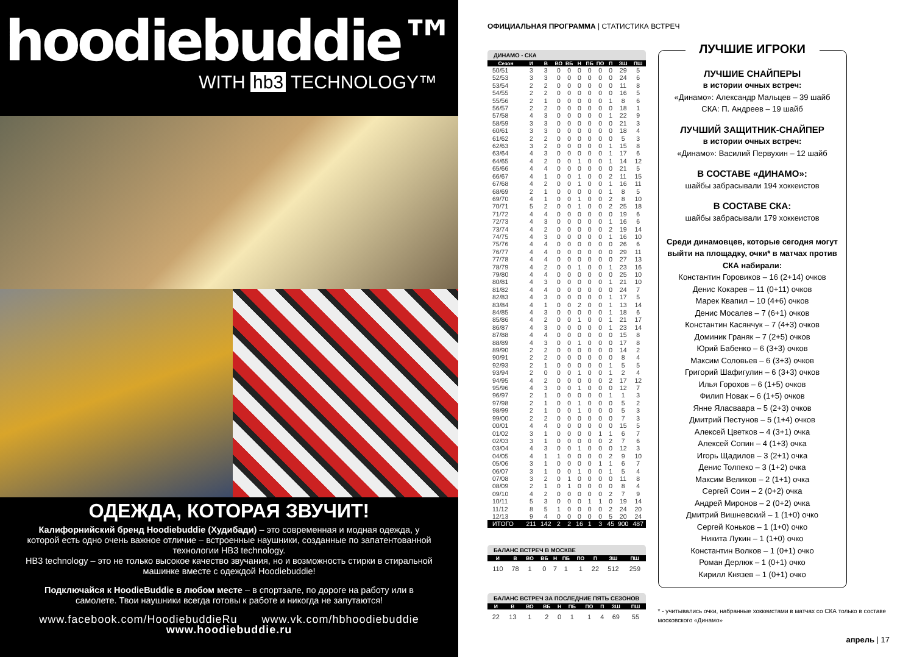hoodiebuddie™
WITH hb3 TECHNOLOGY™
ОДЕЖДА, КОТОРАЯ ЗВУЧИТ!
Калифорнийский бренд Hoodiebuddie (Худибади) – это современная и модная одежда, у которой есть одно очень важное отличие – встроенные наушники, созданные по запатентованной технологии HB3 technology.
HB3 technology – это не только высокое качество звучания, но и возможность стирки в стиральной машинке вместе с одеждой Hoodiebuddie!
Подключайся к HoodieBuddie в любом месте – в спортзале, по дороге на работу или в самолете. Твои наушники всегда готовы к работе и никогда не запутаются!
www.facebook.com/HoodiebuddieRu www.vk.com/hbhoodiebuddie
www.hoodiebuddie.ru
ОФИЦИАЛЬНАЯ ПРОГРАММА | СТАТИСТИКА ВСТРЕЧ
ДИНАМО - СКА
| Сезон | И | В | ВО | ВБ | Н | ПБ | ПО | П | ЗШ | ПШ |
| --- | --- | --- | --- | --- | --- | --- | --- | --- | --- | --- |
| 50/51 | 3 | 3 | 0 | 0 | 0 | 0 | 0 | 0 | 29 | 5 |
| 52/53 | 3 | 3 | 0 | 0 | 0 | 0 | 0 | 0 | 24 | 6 |
| 53/54 | 2 | 2 | 0 | 0 | 0 | 0 | 0 | 0 | 11 | 8 |
| 54/55 | 2 | 2 | 0 | 0 | 0 | 0 | 0 | 0 | 16 | 5 |
| 55/56 | 2 | 1 | 0 | 0 | 0 | 0 | 0 | 1 | 8 | 6 |
| 56/57 | 2 | 2 | 0 | 0 | 0 | 0 | 0 | 0 | 18 | 1 |
| 57/58 | 4 | 3 | 0 | 0 | 0 | 0 | 0 | 1 | 22 | 9 |
| 58/59 | 3 | 3 | 0 | 0 | 0 | 0 | 0 | 0 | 21 | 3 |
| 60/61 | 3 | 3 | 0 | 0 | 0 | 0 | 0 | 0 | 18 | 4 |
| 61/62 | 2 | 2 | 0 | 0 | 0 | 0 | 0 | 0 | 5 | 3 |
| 62/63 | 3 | 2 | 0 | 0 | 0 | 0 | 0 | 1 | 15 | 8 |
| 63/64 | 4 | 3 | 0 | 0 | 0 | 0 | 0 | 1 | 17 | 6 |
| 64/65 | 4 | 2 | 0 | 0 | 1 | 0 | 0 | 1 | 14 | 12 |
| 65/66 | 4 | 4 | 0 | 0 | 0 | 0 | 0 | 0 | 21 | 5 |
| 66/67 | 4 | 1 | 0 | 0 | 1 | 0 | 0 | 2 | 11 | 15 |
| 67/68 | 4 | 2 | 0 | 0 | 1 | 0 | 0 | 1 | 16 | 11 |
| 68/69 | 2 | 1 | 0 | 0 | 0 | 0 | 0 | 1 | 8 | 5 |
| 69/70 | 4 | 1 | 0 | 0 | 1 | 0 | 0 | 2 | 8 | 10 |
| 70/71 | 5 | 2 | 0 | 0 | 1 | 0 | 0 | 2 | 25 | 18 |
| 71/72 | 4 | 4 | 0 | 0 | 0 | 0 | 0 | 0 | 19 | 6 |
| 72/73 | 4 | 3 | 0 | 0 | 0 | 0 | 0 | 1 | 16 | 6 |
| 73/74 | 4 | 2 | 0 | 0 | 0 | 0 | 0 | 2 | 19 | 14 |
| 74/75 | 4 | 3 | 0 | 0 | 0 | 0 | 0 | 1 | 16 | 10 |
| 75/76 | 4 | 4 | 0 | 0 | 0 | 0 | 0 | 0 | 26 | 6 |
| 76/77 | 4 | 4 | 0 | 0 | 0 | 0 | 0 | 0 | 29 | 11 |
| 77/78 | 4 | 4 | 0 | 0 | 0 | 0 | 0 | 0 | 27 | 13 |
| 78/79 | 4 | 2 | 0 | 0 | 1 | 0 | 0 | 1 | 23 | 16 |
| 79/80 | 4 | 4 | 0 | 0 | 0 | 0 | 0 | 0 | 25 | 10 |
| 80/81 | 4 | 3 | 0 | 0 | 0 | 0 | 0 | 1 | 21 | 10 |
| 81/82 | 4 | 4 | 0 | 0 | 0 | 0 | 0 | 0 | 24 | 7 |
| 82/83 | 4 | 3 | 0 | 0 | 0 | 0 | 0 | 1 | 17 | 5 |
| 83/84 | 4 | 1 | 0 | 0 | 2 | 0 | 0 | 1 | 13 | 14 |
| 84/85 | 4 | 3 | 0 | 0 | 0 | 0 | 0 | 1 | 18 | 6 |
| 85/86 | 4 | 2 | 0 | 0 | 1 | 0 | 0 | 1 | 21 | 17 |
| 86/87 | 4 | 3 | 0 | 0 | 0 | 0 | 0 | 1 | 23 | 14 |
| 87/88 | 4 | 4 | 0 | 0 | 0 | 0 | 0 | 0 | 15 | 8 |
| 88/89 | 4 | 3 | 0 | 0 | 1 | 0 | 0 | 0 | 17 | 8 |
| 89/90 | 2 | 2 | 0 | 0 | 0 | 0 | 0 | 0 | 14 | 2 |
| 90/91 | 2 | 2 | 0 | 0 | 0 | 0 | 0 | 0 | 8 | 4 |
| 92/93 | 2 | 1 | 0 | 0 | 0 | 0 | 0 | 1 | 5 | 5 |
| 93/94 | 2 | 0 | 0 | 0 | 1 | 0 | 0 | 1 | 2 | 4 |
| 94/95 | 4 | 2 | 0 | 0 | 0 | 0 | 0 | 2 | 17 | 12 |
| 95/96 | 4 | 3 | 0 | 0 | 1 | 0 | 0 | 0 | 12 | 7 |
| 96/97 | 2 | 1 | 0 | 0 | 0 | 0 | 0 | 1 | 1 | 3 |
| 97/98 | 2 | 1 | 0 | 0 | 1 | 0 | 0 | 0 | 5 | 2 |
| 98/99 | 2 | 1 | 0 | 0 | 1 | 0 | 0 | 0 | 5 | 3 |
| 99/00 | 2 | 2 | 0 | 0 | 0 | 0 | 0 | 0 | 7 | 3 |
| 00/01 | 4 | 4 | 0 | 0 | 0 | 0 | 0 | 0 | 15 | 5 |
| 01/02 | 3 | 1 | 0 | 0 | 0 | 0 | 1 | 1 | 6 | 7 |
| 02/03 | 3 | 1 | 0 | 0 | 0 | 0 | 0 | 2 | 7 | 6 |
| 03/04 | 4 | 3 | 0 | 0 | 1 | 0 | 0 | 0 | 12 | 3 |
| 04/05 | 4 | 1 | 1 | 0 | 0 | 0 | 0 | 2 | 9 | 10 |
| 05/06 | 3 | 1 | 0 | 0 | 0 | 0 | 1 | 1 | 6 | 7 |
| 06/07 | 3 | 1 | 0 | 0 | 1 | 0 | 0 | 1 | 5 | 4 |
| 07/08 | 3 | 2 | 0 | 1 | 0 | 0 | 0 | 0 | 11 | 8 |
| 08/09 | 2 | 1 | 0 | 1 | 0 | 0 | 0 | 0 | 8 | 4 |
| 09/10 | 4 | 2 | 0 | 0 | 0 | 0 | 0 | 2 | 7 | 9 |
| 10/11 | 5 | 3 | 0 | 0 | 0 | 1 | 1 | 0 | 19 | 14 |
| 11/12 | 8 | 5 | 1 | 0 | 0 | 0 | 0 | 2 | 24 | 20 |
| 12/13 | 9 | 4 | 0 | 0 | 0 | 0 | 0 | 5 | 20 | 24 |
| ИТОГО | 211 | 142 | 2 | 2 | 16 | 1 | 3 | 45 | 900 | 487 |
БАЛАНС ВСТРЕЧ В МОСКВЕ
| И | В | ВО | ВБ | Н | ПБ | ПО | П | ЗШ | ПШ |
| --- | --- | --- | --- | --- | --- | --- | --- | --- | --- |
| 110 | 78 | 1 | 0 | 7 | 1 | 1 | 22 | 512 | 259 |
БАЛАНС ВСТРЕЧ ЗА ПОСЛЕДНИЕ ПЯТЬ СЕЗОНОВ
| И | В | ВО | ВБ | Н | ПБ | ПО | П | ЗШ | ПШ |
| --- | --- | --- | --- | --- | --- | --- | --- | --- | --- |
| 22 | 13 | 1 | 2 | 0 | 1 | 1 | 4 | 69 | 55 |
ЛУЧШИЕ ИГРОКИ
ЛУЧШИЕ СНАЙПЕРЫ
в истории очных встреч:
«Динамо»: Александр Мальцев – 39 шайб
СКА: П. Андреев – 19 шайб
ЛУЧШИЙ ЗАЩИТНИК-СНАЙПЕР
в истории очных встреч:
«Динамо»: Василий Первухин – 12 шайб
В СОСТАВЕ «ДИНАМО»:
шайбы забрасывали 194 хоккеистов
В СОСТАВЕ СКА:
шайбы забрасывали 179 хоккеистов
Среди динамовцев, которые сегодня могут выйти на площадку, очки* в матчах против СКА набирали:
Константин Горовиков – 16 (2+14) очков
Денис Кокарев – 11 (0+11) очков
Марек Квапил – 10 (4+6) очков
Денис Мосалев – 7 (6+1) очков
Константин Касянчук – 7 (4+3) очков
Доминик Граняк – 7 (2+5) очков
Юрий Бабенко – 6 (3+3) очков
Максим Соловьев – 6 (3+3) очков
Григорий Шафигулин – 6 (3+3) очков
Илья Горохов – 6 (1+5) очков
Филип Новак – 6 (1+5) очков
Янне Яласваара – 5 (2+3) очков
Дмитрий Пестунов – 5 (1+4) очков
Алексей Цветков – 4 (3+1) очка
Алексей Сопин – 4 (1+3) очка
Игорь Щадилов – 3 (2+1) очка
Денис Толпеко – 3 (1+2) очка
Максим Великов – 2 (1+1) очка
Сергей Соин – 2 (0+2) очка
Андрей Миронов – 2 (0+2) очка
Дмитрий Вишневский – 1 (1+0) очко
Сергей Коньков – 1 (1+0) очко
Никита Лукин – 1 (1+0) очко
Константин Волков – 1 (0+1) очко
Роман Дерлюк – 1 (0+1) очко
Кирилл Князев – 1 (0+1) очко
* - учитывались очки, набранные хоккеистами в матчах со СКА только в составе московского «Динамо»
апрель | 17